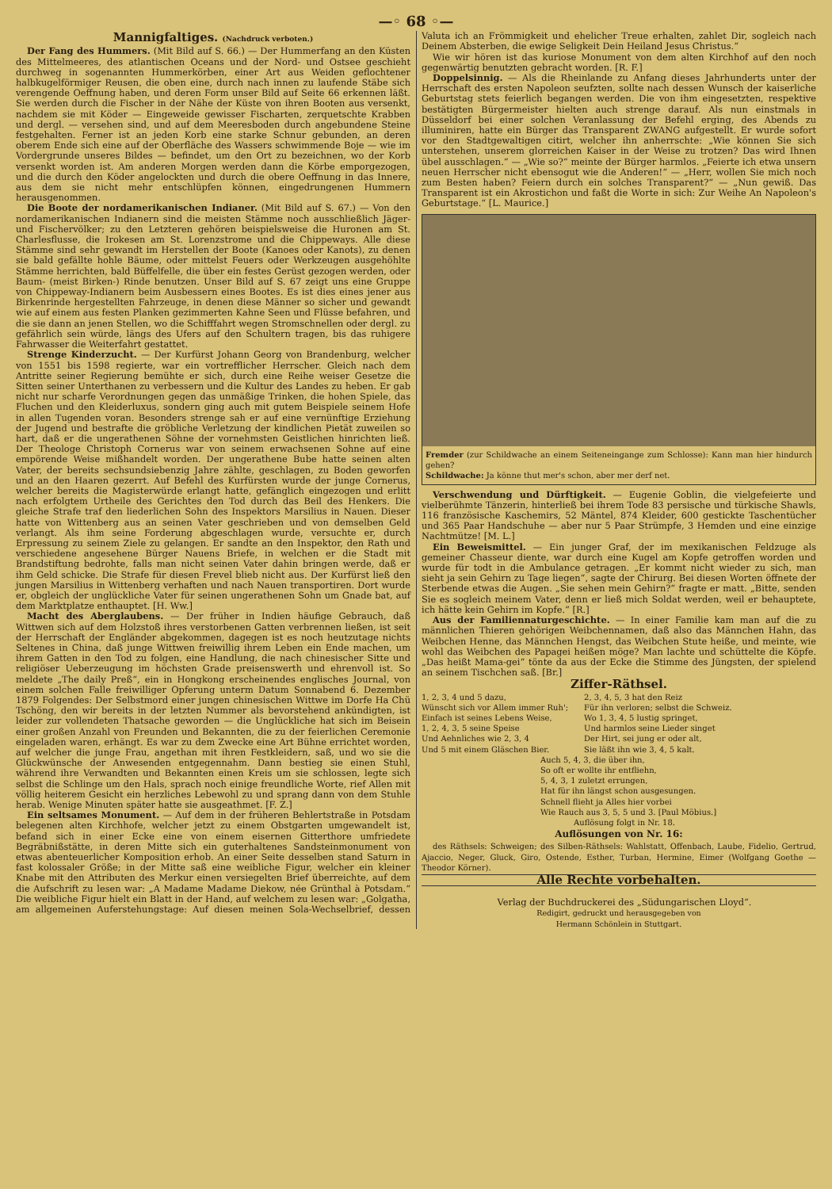—◦ 68 ◦—
Mannigfaltiges. (Nachdruck verboten.)
Der Fang des Hummers. (Mit Bild auf S. 66.) — Der Hummerfang an den Küsten des Mittelmeeres, des atlantischen Oceans und der Nord- und Ostsee geschieht durchweg in sogenannten Hummerkörben, einer Art aus Weiden geflochtener halbkugelförmiger Reusen, die oben eine, durch nach innen zu laufende Stäbe sich verengende Oeffnung haben, und deren Form unser Bild auf Seite 66 erkennen läßt. Sie werden durch die Fischer in der Nähe der Küste von ihren Booten aus versenkt, nachdem sie mit Köder — Eingeweide gewisser Fischarten, zerquetschte Krabben und dergl. — versehen sind, und auf dem Meeresboden durch angebundene Steine festgehalten. Ferner ist an jeden Korb eine starke Schnur gebunden, an deren oberem Ende sich eine auf der Oberfläche des Wassers schwimmende Boje — wie im Vordergrunde unseres Bildes — befindet, um den Ort zu bezeichnen, wo der Korb versenkt worden ist. Am anderen Morgen werden dann die Körbe emporgezogen, und die durch den Köder angelockten und durch die obere Oeffnung in das Innere, aus dem sie nicht mehr entschlüpfen können, eingedrungenen Hummern herausgenommen.
Die Boote der nordamerikanischen Indianer. (Mit Bild auf S. 67.) — Von den nordamerikanischen Indianern sind die meisten Stämme noch ausschließlich Jäger- und Fischervölker; zu den Letzteren gehören beispielsweise die Huronen am St. Charlesflusse, die Irokesen am St. Lorenzstrome und die Chippeways. Alle diese Stämme sind sehr gewandt im Herstellen der Boote (Kanoes oder Kanots), zu denen sie bald gefällte hohle Bäume, oder mittelst Feuers oder Werkzeugen ausgehöhlte Stämme herrichten, bald Büffelfelle, die über ein festes Gerüst gezogen werden, oder Baum- (meist Birken-) Rinde benutzen. Unser Bild auf S. 67 zeigt uns eine Gruppe von Chippeway-Indianern beim Ausbessern eines Bootes. Es ist dies eines jener aus Birkenrinde hergestellten Fahrzeuge, in denen diese Männer so sicher und gewandt wie auf einem aus festen Planken gezimmerten Kahne Seen und Flüsse befahren, und die sie dann an jenen Stellen, wo die Schifffahrt wegen Stromschnellen oder dergl. zu gefährlich sein würde, längs des Ufers auf den Schultern tragen, bis das ruhigere Fahrwasser die Weiterfahrt gestattet.
Strenge Kinderzucht. — Der Kurfürst Johann Georg von Brandenburg, welcher von 1551 bis 1598 regierte, war ein vortrefflicher Herrscher. Gleich nach dem Antritte seiner Regierung bemühte er sich, durch eine Reihe weiser Gesetze die Sitten seiner Unterthanen zu verbessern und die Kultur des Landes zu heben. Er gab nicht nur scharfe Verordnungen gegen das unmäßige Trinken, die hohen Spiele, das Fluchen und den Kleiderluxus, sondern ging auch mit gutem Beispiele seinem Hofe in allen Tugenden voran. Besonders strenge sah er auf eine vernünftige Erziehung der Jugend und bestrafte die gröbliche Verletzung der kindlichen Pietät zuweilen so hart, daß er die ungerathenen Söhne der vornehmsten Geistlichen hinrichten ließ. Der Theologe Christoph Cornerus war von seinem erwachsenen Sohne auf eine empörende Weise mißhandelt worden. Der ungerathene Bube hatte seinen alten Vater, der bereits sechsundsiebenzig Jahre zählte, geschlagen, zu Boden geworfen und an den Haaren gezerrt. Auf Befehl des Kurfürsten wurde der junge Cornerus, welcher bereits die Magisterwürde erlangt hatte, gefänglich eingezogen und erlitt nach erfolgtem Urtheile des Gerichtes den Tod durch das Beil des Henkers. Die gleiche Strafe traf den liederlichen Sohn des Inspektors Marsilius in Nauen. Dieser hatte von Wittenberg aus an seinen Vater geschrieben und von demselben Geld verlangt. Als ihm seine Forderung abgeschlagen wurde, versuchte er, durch Erpressung zu seinem Ziele zu gelangen. Er sandte an den Inspektor, den Rath und verschiedene angesehene Bürger Nauens Briefe, in welchen er die Stadt mit Brandstiftung bedrohte, falls man nicht seinen Vater dahin bringen werde, daß er ihm Geld schicke. Die Strafe für diesen Frevel blieb nicht aus. Der Kurfürst ließ den jungen Marsilius in Wittenberg verhaften und nach Nauen transportiren. Dort wurde er, obgleich der unglückliche Vater für seinen ungerathenen Sohn um Gnade bat, auf dem Marktplatze enthauptet. [H. Ww.]
Macht des Aberglaubens. — Der früher in Indien häufige Gebrauch, daß Wittwen sich auf dem Holzstoß ihres verstorbenen Gatten verbrennen ließen, ist seit der Herrschaft der Engländer abgekommen, dagegen ist es noch heutzutage nichts Seltenes in China, daß junge Wittwen freiwillig ihrem Leben ein Ende machen, um ihrem Gatten in den Tod zu folgen, eine Handlung, die nach chinesischer Sitte und religiöser Ueberzeugung im höchsten Grade preisenswerth und ehrenvoll ist. So meldete „The daily Preß“, ein in Hongkong erscheinendes englisches Journal, von einem solchen Falle freiwilliger Opferung unterm Datum Sonnabend 6. Dezember 1879 Folgendes: Der Selbstmord einer jungen chinesischen Wittwe im Dorfe Ha Chü Tschöng, den wir bereits in der letzten Nummer als bevorstehend ankündigten, ist leider zur vollendeten Thatsache geworden — die Unglückliche hat sich im Beisein einer großen Anzahl von Freunden und Bekannten, die zu der feierlichen Ceremonie eingeladen waren, erhängt. Es war zu dem Zwecke eine Art Bühne errichtet worden, auf welcher die junge Frau, angethan mit ihren Festkleidern, saß, und wo sie die Glückwünsche der Anwesenden entgegennahm. Dann bestieg sie einen Stuhl, während ihre Verwandten und Bekannten einen Kreis um sie schlossen, legte sich selbst die Schlinge um den Hals, sprach noch einige freundliche Worte, rief Allen mit völlig heiterem Gesicht ein herzliches Lebewohl zu und sprang dann von dem Stuhle herab. Wenige Minuten später hatte sie ausgeathmet. [F. Z.]
Ein seltsames Monument. — Auf dem in der früheren Behlertstraße in Potsdam belegenen alten Kirchhofe, welcher jetzt zu einem Obstgarten umgewandelt ist, befand sich in einer Ecke eine von einem eisernen Gitterthore umfriedete Begräbnißstätte, in deren Mitte sich ein guterhaltenes Sandsteinmonument von etwas abenteuerlicher Komposition erhob. An einer Seite desselben stand Saturn in fast kolossaler Größe; in der Mitte saß eine weibliche Figur, welcher ein kleiner Knabe mit den Attributen des Merkur einen versiegelten Brief überreichte, auf dem die Aufschrift zu lesen war: „A Madame Madame Diekow, née Grünthal à Potsdam.“ Die weibliche Figur hielt ein Blatt in der Hand, auf welchem zu lesen war: „Golgatha, am allgemeinen Auferstehungstage: Auf diesen meinen Sola-Wechselbrief, dessen Valuta ich an Frömmigkeit und ehelicher Treue erhalten, zahlet Dir, sogleich nach Deinem Absterben, die ewige Seligkeit Dein Heiland Jesus Christus.“
Wie wir hören ist das kuriose Monument von dem alten Kirchhof auf den noch gegenwärtig benutzten gebracht worden. [R. F.]
Doppelsinnig. — Als die Rheinlande zu Anfang dieses Jahrhunderts unter der Herrschaft des ersten Napoleon seufzten, sollte nach dessen Wunsch der kaiserliche Geburtstag stets feierlich begangen werden. Die von ihm eingesetzten, respektive bestätigten Bürgermeister hielten auch strenge darauf. Als nun einstmals in Düsseldorf bei einer solchen Veranlassung der Befehl erging, des Abends zu illuminiren, hatte ein Bürger das Transparent ZWANG aufgestellt. Er wurde sofort vor den Stadtgewaltigen citirt, welcher ihn anherrschte: „Wie können Sie sich unterstehen, unserem glorreichen Kaiser in der Weise zu trotzen? Das wird Ihnen übel ausschlagen.“ — „Wie so?“ meinte der Bürger harmlos. „Feierte ich etwa unsern neuen Herrscher nicht ebensogut wie die Anderen!“ — „Herr, wollen Sie mich noch zum Besten haben? Feiern durch ein solches Transparent?“ — „Nun gewiß. Das Transparent ist ein Akrostichon und faßt die Worte in sich: Zur Weihe An Napoleon's Geburtstage.“ [L. Maurice.]
Fremder (zur Schildwache an einem Seiteneingange zum Schlosse): Kann man hier hindurch gehen?
Schildwache: Ja könne thut mer's schon, aber mer derf net.
Verschwendung und Dürftigkeit. — Eugenie Goblin, die vielgefeierte und vielberühmte Tänzerin, hinterließ bei ihrem Tode 83 persische und türkische Shawls, 116 französische Kaschemirs, 52 Mäntel, 874 Kleider, 600 gestickte Taschentücher und 365 Paar Handschuhe — aber nur 5 Paar Strümpfe, 3 Hemden und eine einzige Nachtmütze! [M. L.]
Ein Beweismittel. — Ein junger Graf, der im mexikanischen Feldzuge als gemeiner Chasseur diente, war durch eine Kugel am Kopfe getroffen worden und wurde für todt in die Ambulance getragen. „Er kommt nicht wieder zu sich, man sieht ja sein Gehirn zu Tage liegen“, sagte der Chirurg. Bei diesen Worten öffnete der Sterbende etwas die Augen. „Sie sehen mein Gehirn?“ fragte er matt. „Bitte, senden Sie es sogleich meinem Vater, denn er ließ mich Soldat werden, weil er behauptete, ich hätte kein Gehirn im Kopfe.“ [R.]
Aus der Familiennaturgeschichte. — In einer Familie kam man auf die zu männlichen Thieren gehörigen Weibchennamen, daß also das Männchen Hahn, das Weibchen Henne, das Männchen Hengst, das Weibchen Stute heiße, und meinte, wie wohl das Weibchen des Papagei heißen möge? Man lachte und schüttelte die Köpfe. „Das heißt Mama-gei“ tönte da aus der Ecke die Stimme des Jüngsten, der spielend an seinem Tischchen saß. [Br.]
Ziffer-Räthsel.
1, 2, 3, 4 und 5 dazu,
Wünscht sich vor Allem immer Ruh';
Einfach ist seines Lebens Weise,
1, 2, 4, 3, 5 seine Speise
Und Aehnliches wie 2, 3, 4
Und 5 mit einem Gläschen Bier.
2, 3, 4, 5, 3 hat den Reiz
Für ihn verloren; selbst die Schweiz.
Wo 1, 3, 4, 5 lustig springet,
Und harmlos seine Lieder singet
Der Hirt, sei jung er oder alt,
Sie läßt ihn wie 3, 4, 5 kalt.
Auch 5, 4, 3, die über ihn,
So oft er wollte ihr entfliehn,
5, 4, 3, 1 zuletzt errungen,
Hat für ihn längst schon ausgesungen.
Schnell flieht ja Alles hier vorbei
Wie Rauch aus 3, 5, 5 und 3. [Paul Möbius.]
Auflösung folgt in Nr. 18.
Auflösungen von Nr. 16:
des Räthsels: Schweigen; des Silben-Räthsels: Wahlstatt, Offenbach, Laube, Fidelio, Gertrud, Ajaccio, Neger, Gluck, Giro, Ostende, Esther, Turban, Hermine, Eimer (Wolfgang Goethe — Theodor Körner).
Alle Rechte vorbehalten.
Verlag der Buchdruckerei des „Südungarischen Lloyd“.
Redigirt, gedruckt und herausgegeben von
Hermann Schönlein in Stuttgart.